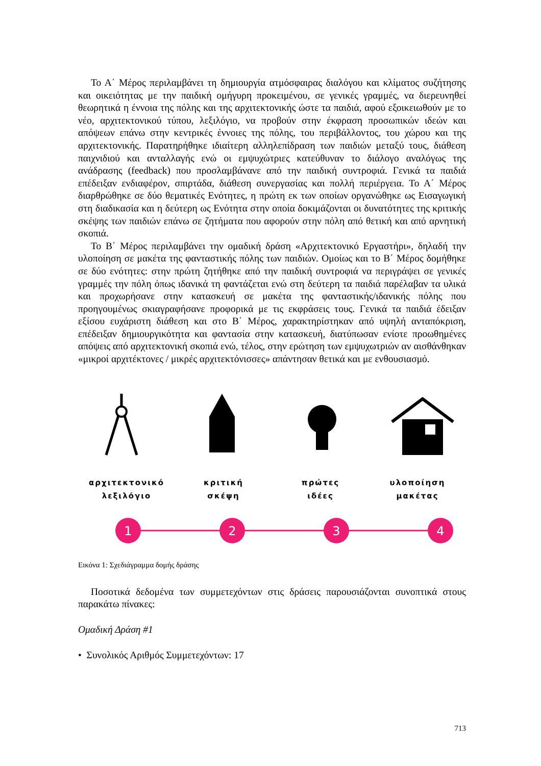Το Α΄ Μέρος περιλαμβάνει τη δημιουργία ατμόσφαιρας διαλόγου και κλίματος συζήτησης και οικειότητας με την παιδική ομήγυρη προκειμένου, σε γενικές γραμμές, να διερευνηθεί θεωρητικά η έννοια της πόλης και της αρχιτεκτονικής ώστε τα παιδιά, αφού εξοικειωθούν με το νέο, αρχιτεκτονικού τύπου, λεξιλόγιο, να προβούν στην έκφραση προσωπικών ιδεών και απόψεων επάνω στην κεντρικές έννοιες της πόλης, του περιβάλλοντος, του χώρου και της αρχιτεκτονικής. Παρατηρήθηκε ιδιαίτερη αλληλεπίδραση των παιδιών μεταξύ τους, διάθεση παιχνιδιού και ανταλλαγής ενώ οι εμψυχώτριες κατεύθυναν το διάλογο αναλόγως της ανάδρασης (feedback) που προσλαμβάνανε από την παιδική συντροφιά. Γενικά τα παιδιά επέδειξαν ενδιαφέρον, σπιρτάδα, διάθεση συνεργασίας και πολλή περιέργεια. Το Α΄ Μέρος διαρθρώθηκε σε δύο θεματικές Ενότητες, η πρώτη εκ των οποίων οργανώθηκε ως Εισαγωγική στη διαδικασία και η δεύτερη ως Ενότητα στην οποία δοκιμάζονται οι δυνατότητες της κριτικής σκέψης των παιδιών επάνω σε ζητήματα που αφορούν στην πόλη από θετική και από αρνητική σκοπιά.
Το Β΄ Μέρος περιλαμβάνει την ομαδική δράση «Αρχιτεκτονικό Εργαστήρι», δηλαδή την υλοποίηση σε μακέτα της φανταστικής πόλης των παιδιών. Ομοίως και το Β΄ Μέρος δομήθηκε σε δύο ενότητες: στην πρώτη ζητήθηκε από την παιδική συντροφιά να περιγράψει σε γενικές γραμμές την πόλη όπως ιδανικά τη φαντάζεται ενώ στη δεύτερη τα παιδιά παρέλαβαν τα υλικά και προχωρήσανε στην κατασκευή σε μακέτα της φανταστικής/ιδανικής πόλης που προηγουμένως σκιαγραφήσανε προφορικά με τις εκφράσεις τους. Γενικά τα παιδιά έδειξαν εξίσου ευχάριστη διάθεση και στο Β΄ Μέρος, χαρακτηρίστηκαν από υψηλή ανταπόκριση, επέδειξαν δημιουργικότητα και φαντασία στην κατασκευή, διατύπωσαν ενίοτε προωθημένες απόψεις από αρχιτεκτονική σκοπιά ενώ, τέλος, στην ερώτηση των εμψυχωτριών αν αισθάνθηκαν «μικροί αρχιτέκτονες / μικρές αρχιτεκτόνισσες» απάντησαν θετικά και με ενθουσιασμό.
αρχιτεκτονικό
λεξιλόγιο
κριτική
σκέψη
πρώτες
ιδέες
υλοποίηση
μακέτας
1
2
3
4
Εικόνα 1: Σχεδιάγραμμα δομής δράσης
Ποσοτικά δεδομένα των συμμετεχόντων στις δράσεις παρουσιάζονται συνοπτικά στους παρακάτω πίνακες:
Ομαδική Δράση #1
• Συνολικός Αριθμός Συμμετεχόντων: 17
713